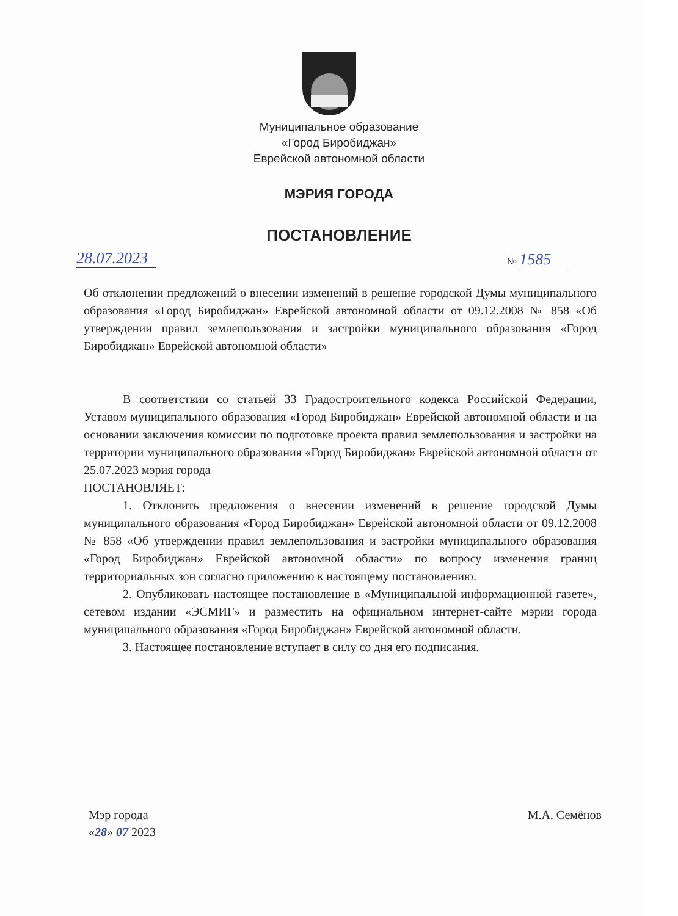Муниципальное образование
«Город Биробиджан»
Еврейской автономной области
МЭРИЯ ГОРОДА
ПОСТАНОВЛЕНИЕ
28.07.2023
№ 1585
Об отклонении предложений о внесении изменений в решение городской Думы муниципального образования «Город Биробиджан» Еврейской автономной области от 09.12.2008 № 858 «Об утверждении правил землепользования и застройки муниципального образования «Город Биробиджан» Еврейской автономной области»
В соответствии со статьей 33 Градостроительного кодекса Российской Федерации, Уставом муниципального образования «Город Биробиджан» Еврейской автономной области и на основании заключения комиссии по подготовке проекта правил землепользования и застройки на территории муниципального образования «Город Биробиджан» Еврейской автономной области от 25.07.2023 мэрия города
ПОСТАНОВЛЯЕТ:
1. Отклонить предложения о внесении изменений в решение городской Думы муниципального образования «Город Биробиджан» Еврейской автономной области от 09.12.2008 № 858 «Об утверждении правил землепользования и застройки муниципального образования «Город Биробиджан» Еврейской автономной области» по вопросу изменения границ территориальных зон согласно приложению к настоящему постановлению.
2. Опубликовать настоящее постановление в «Муниципальной информационной газете», сетевом издании «ЭСМИГ» и разместить на официальном интернет-сайте мэрии города муниципального образования «Город Биробиджан» Еврейской автономной области.
3. Настоящее постановление вступает в силу со дня его подписания.
Мэр города
«28» 07 2023
М.А. Семёнов